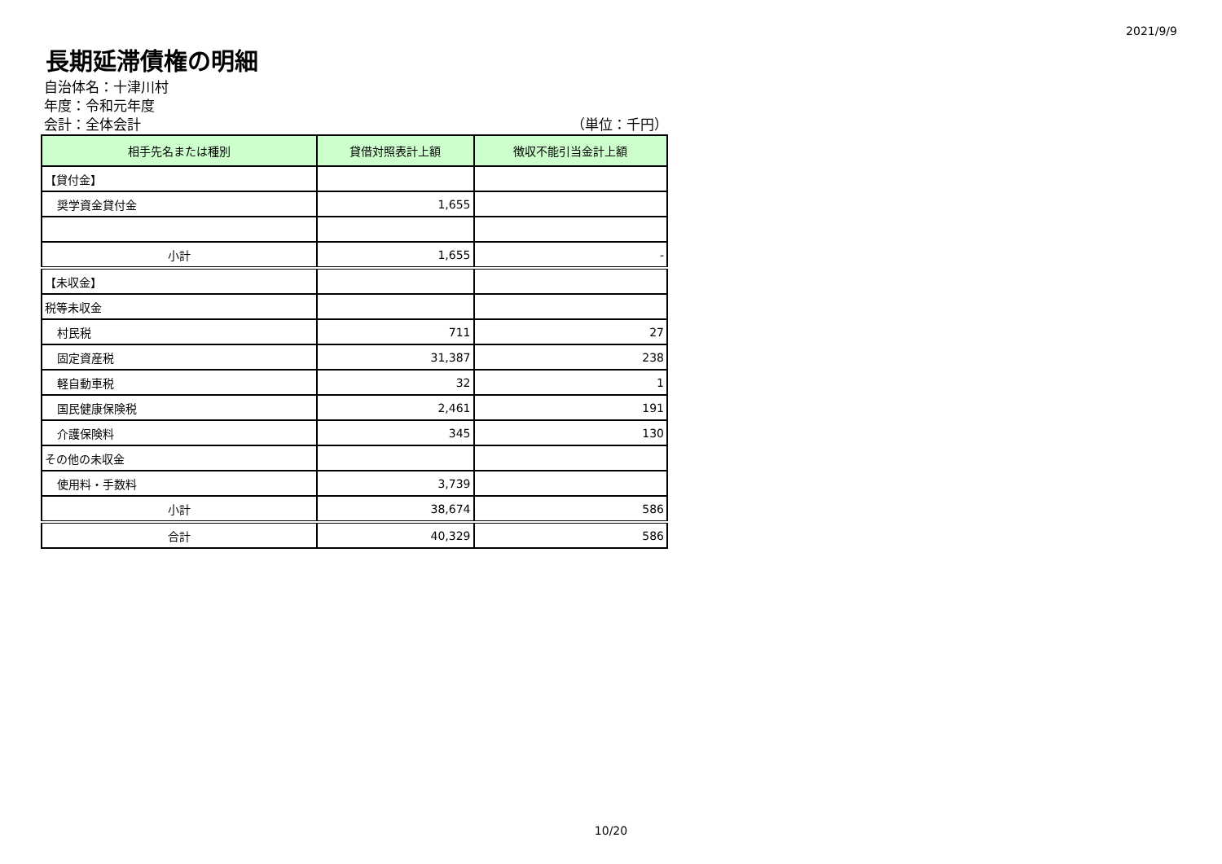2021/9/9
長期延滞債権の明細
自治体名：十津川村
年度：令和元年度
会計：全体会計 （単位：千円）
| 相手先名または種別 | 貸借対照表計上額 | 徴収不能引当金計上額 |
| --- | --- | --- |
| 【貸付金】 | | |
| 奨学資金貸付金 | 1,655 | |
| 小計 | 1,655 | - |
| 【未収金】 | | |
| 税等未収金 | | |
| 村民税 | 711 | 27 |
| 固定資産税 | 31,387 | 238 |
| 軽自動車税 | 32 | 1 |
| 国民健康保険税 | 2,461 | 191 |
| 介護保険料 | 345 | 130 |
| その他の未収金 | | |
| 使用料・手数料 | 3,739 | |
| 小計 | 38,674 | 586 |
| 合計 | 40,329 | 586 |
10/20